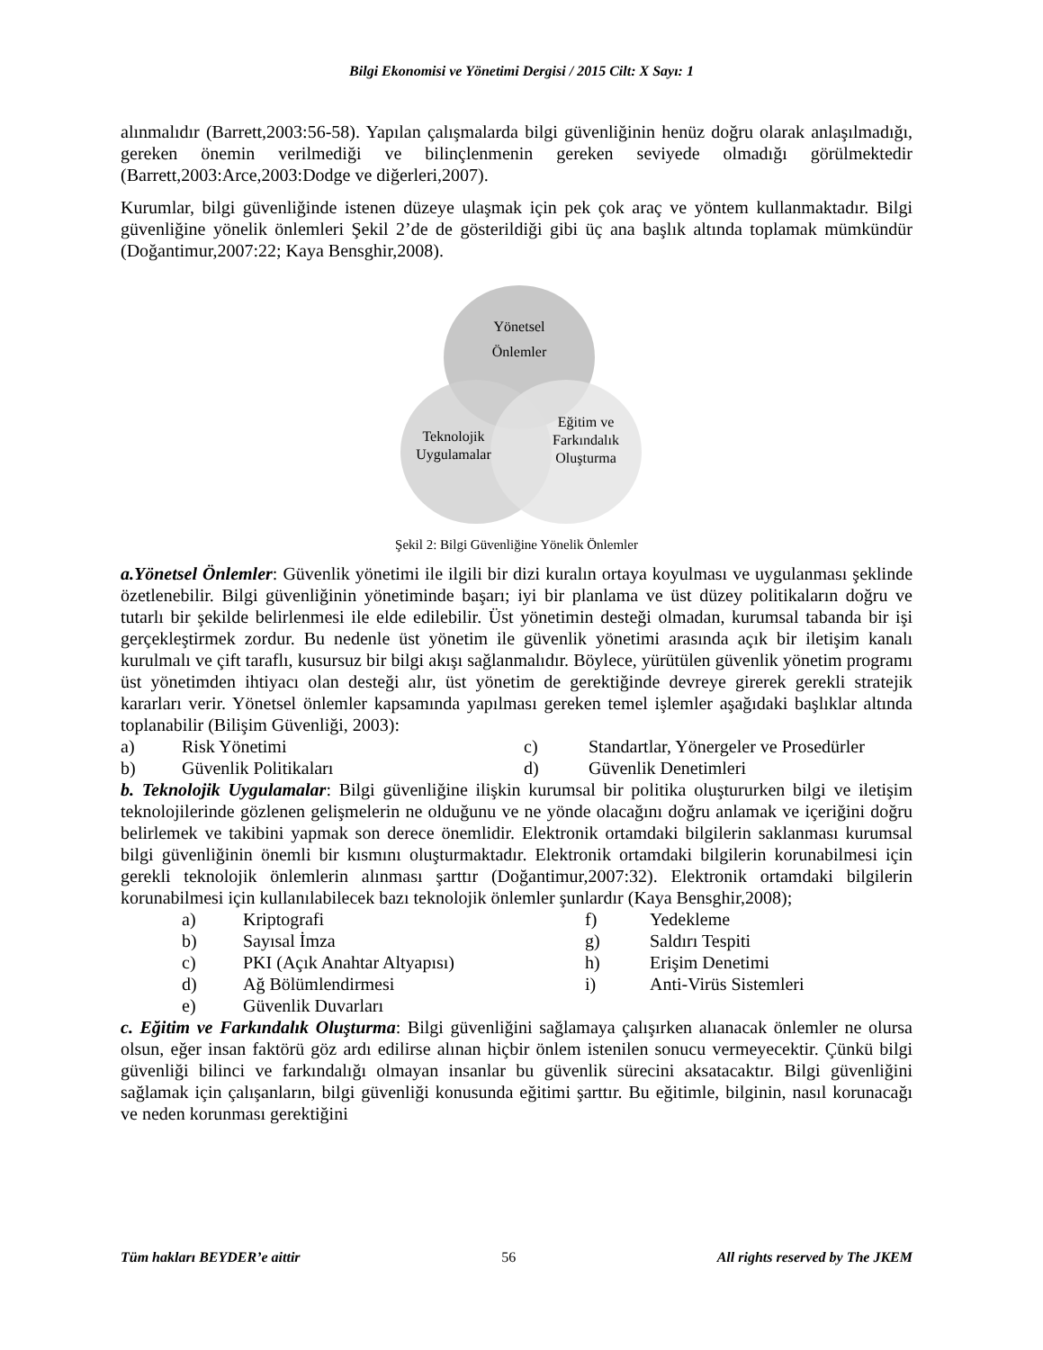Bilgi Ekonomisi ve Yönetimi Dergisi / 2015 Cilt: X Sayı: 1
alınmalıdır (Barrett,2003:56-58). Yapılan çalışmalarda bilgi güvenliğinin henüz doğru olarak anlaşılmadığı, gereken önemin verilmediği ve bilinçlenmenin gereken seviyede olmadığı görülmektedir (Barrett,2003:Arce,2003:Dodge ve diğerleri,2007).
Kurumlar, bilgi güvenliğinde istenen düzeye ulaşmak için pek çok araç ve yöntem kullanmaktadır. Bilgi güvenliğine yönelik önlemleri Şekil 2’de de gösterildiği gibi üç ana başlık altında toplamak mümkündür (Doğantimur,2007:22; Kaya Bensghir,2008).
Yönetsel
Önlemler
Teknolojik
Uygulamalar
Eğitim ve
Farkındalık
Oluşturma
Şekil 2: Bilgi Güvenliğine Yönelik Önlemler
a.Yönetsel Önlemler: Güvenlik yönetimi ile ilgili bir dizi kuralın ortaya koyulması ve uygulanması şeklinde özetlenebilir. Bilgi güvenliğinin yönetiminde başarı; iyi bir planlama ve üst düzey politikaların doğru ve tutarlı bir şekilde belirlenmesi ile elde edilebilir. Üst yönetimin desteği olmadan, kurumsal tabanda bir işi gerçekleştirmek zordur. Bu nedenle üst yönetim ile güvenlik yönetimi arasında açık bir iletişim kanalı kurulmalı ve çift taraflı, kusursuz bir bilgi akışı sağlanmalıdır. Böylece, yürütülen güvenlik yönetim programı üst yönetimden ihtiyacı olan desteği alır, üst yönetim de gerektiğinde devreye girerek gerekli stratejik kararları verir. Yönetsel önlemler kapsamında yapılması gereken temel işlemler aşağıdaki başlıklar altında toplanabilir (Bilişim Güvenliği, 2003):
| a) | Risk Yönetimi | c) | Standartlar, Yönergeler ve Prosedürler |
| b) | Güvenlik Politikaları | d) | Güvenlik Denetimleri |
b. Teknolojik Uygulamalar: Bilgi güvenliğine ilişkin kurumsal bir politika oluştururken bilgi ve iletişim teknolojilerinde gözlenen gelişmelerin ne olduğunu ve ne yönde olacağını doğru anlamak ve içeriğini doğru belirlemek ve takibini yapmak son derece önemlidir. Elektronik ortamdaki bilgilerin saklanması kurumsal bilgi güvenliğinin önemli bir kısmını oluşturmaktadır. Elektronik ortamdaki bilgilerin korunabilmesi için gerekli teknolojik önlemlerin alınması şarttır (Doğantimur,2007:32). Elektronik ortamdaki bilgilerin korunabilmesi için kullanılabilecek bazı teknolojik önlemler şunlardır (Kaya Bensghir,2008);
| a) | Kriptografi | f) | Yedekleme |
| b) | Sayısal İmza | g) | Saldırı Tespiti |
| c) | PKI (Açık Anahtar Altyapısı) | h) | Erişim Denetimi |
| d) | Ağ Bölümlendirmesi | i) | Anti-Virüs Sistemleri |
| e) | Güvenlik Duvarları | | |
c. Eğitim ve Farkındalık Oluşturma: Bilgi güvenliğini sağlamaya çalışırken alıanacak önlemler ne olursa olsun, eğer insan faktörü göz ardı edilirse alınan hiçbir önlem istenilen sonucu vermeyecektir. Çünkü bilgi güvenliği bilinci ve farkındalığı olmayan insanlar bu güvenlik sürecini aksatacaktır. Bilgi güvenliğini sağlamak için çalışanların, bilgi güvenliği konusunda eğitimi şarttır. Bu eğitimle, bilginin, nasıl korunacağı ve neden korunması gerektiğini
Tüm hakları BEYDER’e aittir 56 All rights reserved by The JKEM